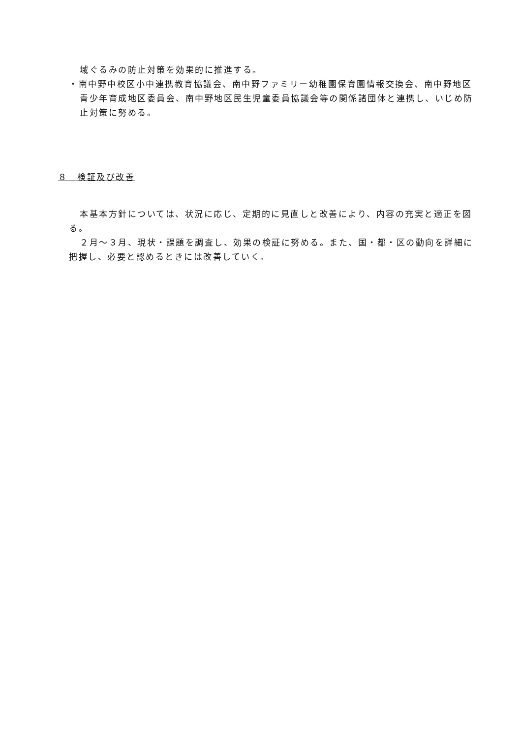域ぐるみの防止対策を効果的に推進する。
・南中野中校区小中連携教育協議会、南中野ファミリー幼稚園保育園情報交換会、南中野地区青少年育成地区委員会、南中野地区民生児童委員協議会等の関係諸団体と連携し、いじめ防止対策に努める。
８　検証及び改善
本基本方針については、状況に応じ、定期的に見直しと改善により、内容の充実と適正を図る。
２月～３月、現状・課題を調査し、効果の検証に努める。また、国・都・区の動向を詳細に把握し、必要と認めるときには改善していく。